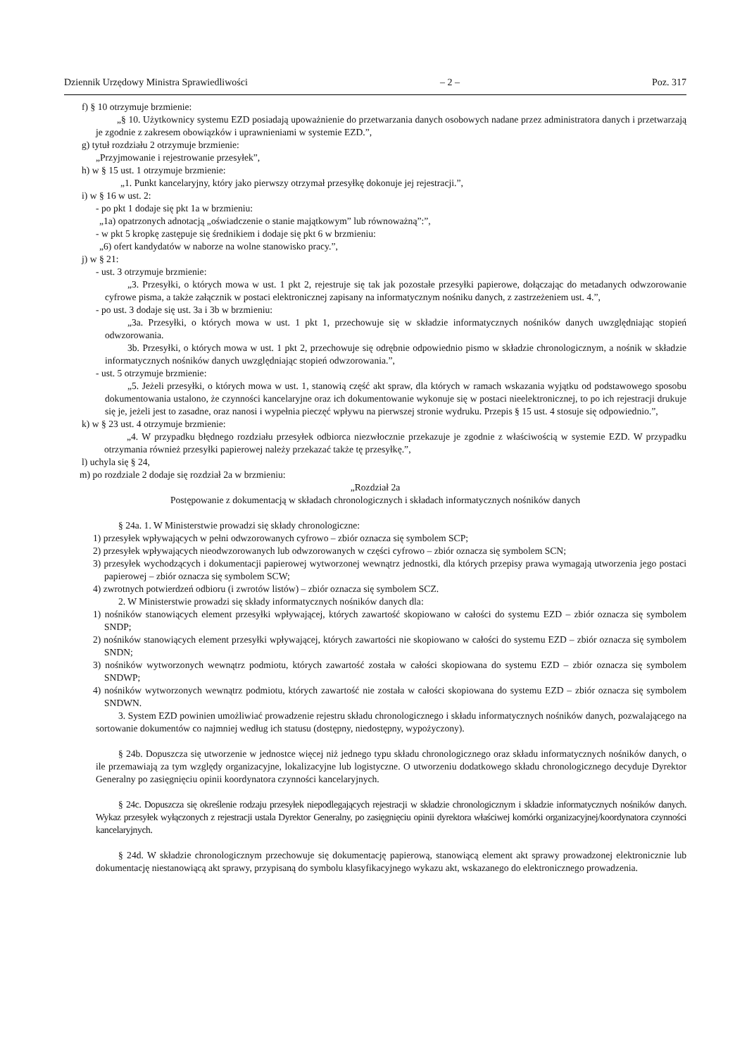Dziennik Urzędowy Ministra Sprawiedliwości – 2 – Poz. 317
f) § 10 otrzymuje brzmienie:
„§ 10. Użytkownicy systemu EZD posiadają upoważnienie do przetwarzania danych osobowych nadane przez administratora danych i przetwarzają je zgodnie z zakresem obowiązków i uprawnieniami w systemie EZD.”,
g) tytuł rozdziału 2 otrzymuje brzmienie:
„Przyjmowanie i rejestrowanie przesyłek”,
h) w § 15 ust. 1 otrzymuje brzmienie:
„1. Punkt kancelaryjny, który jako pierwszy otrzymał przesyłkę dokonuje jej rejestracji.”,
i) w § 16 w ust. 2:
- po pkt 1 dodaje się pkt 1a w brzmieniu:
„1a) opatrzonych adnotacją „oświadczenie o stanie majątkowym” lub równoważną”:”,
- w pkt 5 kropkę zastępuje się średnikiem i dodaje się pkt 6 w brzmieniu:
„6) ofert kandydatów w naborze na wolne stanowisko pracy.”,
j) w § 21:
- ust. 3 otrzymuje brzmienie:
„3. Przesyłki, o których mowa w ust. 1 pkt 2, rejestruje się tak jak pozostałe przesyłki papierowe, dołączając do metadanych odwzorowanie cyfrowe pisma, a także załącznik w postaci elektronicznej zapisany na informatycznym nośniku danych, z zastrzeżeniem ust. 4.”,
- po ust. 3 dodaje się ust. 3a i 3b w brzmieniu:
„3a. Przesyłki, o których mowa w ust. 1 pkt 1, przechowuje się w składzie informatycznych nośników danych uwzględniając stopień odwzorowania.
3b. Przesyłki, o których mowa w ust. 1 pkt 2, przechowuje się odrębnie odpowiednio pismo w składzie chronologicznym, a nośnik w składzie informatycznych nośników danych uwzględniając stopień odwzorowania.”,
- ust. 5 otrzymuje brzmienie:
„5. Jeżeli przesyłki, o których mowa w ust. 1, stanowią część akt spraw, dla których w ramach wskazania wyjątku od podstawowego sposobu dokumentowania ustalono, że czynności kancelaryjne oraz ich dokumentowanie wykonuje się w postaci nieelektronicznej, to po ich rejestracji drukuje się je, jeżeli jest to zasadne, oraz nanosi i wypełnia pieczęć wpływu na pierwszej stronie wydruku. Przepis § 15 ust. 4 stosuje się odpowiednio.”,
k) w § 23 ust. 4 otrzymuje brzmienie:
„4. W przypadku błędnego rozdziału przesyłek odbiorca niezwłocznie przekazuje je zgodnie z właściwością w systemie EZD. W przypadku otrzymania również przesyłki papierowej należy przekazać także tę przesyłkę.”,
l) uchyla się § 24,
m) po rozdziale 2 dodaje się rozdział 2a w brzmieniu:
„Rozdział 2a
Postępowanie z dokumentacją w składach chronologicznych i składach informatycznych nośników danych
§ 24a. 1. W Ministerstwie prowadzi się składy chronologiczne:
1) przesyłek wpływających w pełni odwzorowanych cyfrowo – zbiór oznacza się symbolem SCP;
2) przesyłek wpływających nieodwzorowanych lub odwzorowanych w części cyfrowo – zbiór oznacza się symbolem SCN;
3) przesyłek wychodzących i dokumentacji papierowej wytworzonej wewnątrz jednostki, dla których przepisy prawa wymagają utworzenia jego postaci papierowej – zbiór oznacza się symbolem SCW;
4) zwrotnych potwierdzeń odbioru (i zwrotów listów) – zbiór oznacza się symbolem SCZ.
2. W Ministerstwie prowadzi się składy informatycznych nośników danych dla:
1) nośników stanowiących element przesyłki wpływającej, których zawartość skopiowano w całości do systemu EZD – zbiór oznacza się symbolem SNDP;
2) nośników stanowiących element przesyłki wpływającej, których zawartości nie skopiowano w całości do systemu EZD – zbiór oznacza się symbolem SNDN;
3) nośników wytworzonych wewnątrz podmiotu, których zawartość została w całości skopiowana do systemu EZD – zbiór oznacza się symbolem SNDWP;
4) nośników wytworzonych wewnątrz podmiotu, których zawartość nie została w całości skopiowana do systemu EZD – zbiór oznacza się symbolem SNDWN.
3. System EZD powinien umożliwiać prowadzenie rejestru składu chronologicznego i składu informatycznych nośników danych, pozwalającego na sortowanie dokumentów co najmniej według ich statusu (dostępny, niedostępny, wypożyczony).
§ 24b. Dopuszcza się utworzenie w jednostce więcej niż jednego typu składu chronologicznego oraz składu informatycznych nośników danych, o ile przemawiają za tym względy organizacyjne, lokalizacyjne lub logistyczne. O utworzeniu dodatkowego składu chronologicznego decyduje Dyrektor Generalny po zasięgnięciu opinii koordynatora czynności kancelaryjnych.
§ 24c. Dopuszcza się określenie rodzaju przesyłek niepodlegających rejestracji w składzie chronologicznym i składzie informatycznych nośników danych. Wykaz przesyłek wyłączonych z rejestracji ustala Dyrektor Generalny, po zasięgnięciu opinii dyrektora właściwej komórki organizacyjnej/koordynatora czynności kancelaryjnych.
§ 24d. W składzie chronologicznym przechowuje się dokumentację papierową, stanowiącą element akt sprawy prowadzonej elektronicznie lub dokumentację niestanowiącą akt sprawy, przypisaną do symbolu klasyfikacyjnego wykazu akt, wskazanego do elektronicznego prowadzenia.